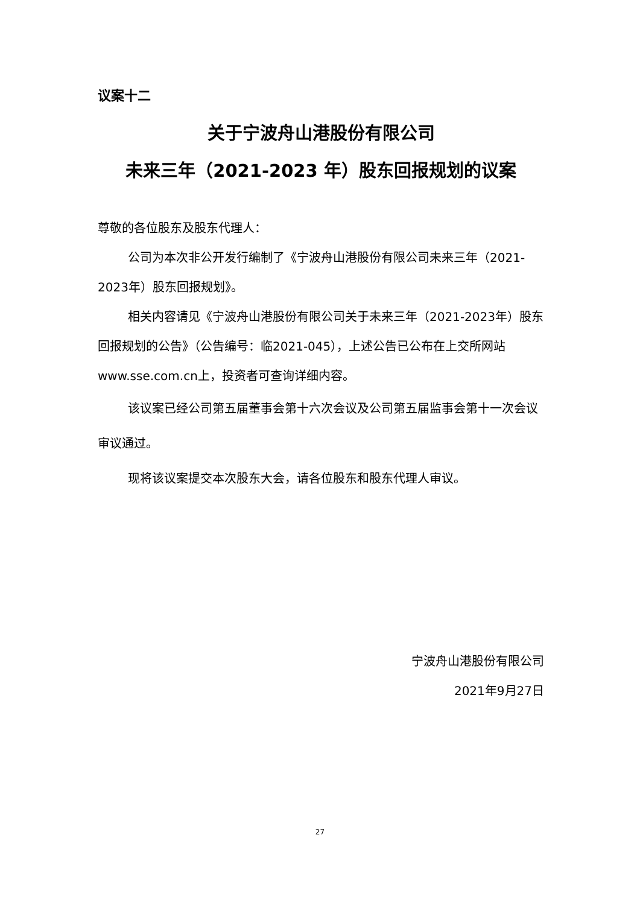议案十二
关于宁波舟山港股份有限公司
未来三年（2021-2023 年）股东回报规划的议案
尊敬的各位股东及股东代理人：
公司为本次非公开发行编制了《宁波舟山港股份有限公司未来三年（2021-2023年）股东回报规划》。
相关内容请见《宁波舟山港股份有限公司关于未来三年（2021-2023年）股东回报规划的公告》（公告编号：临2021-045），上述公告已公布在上交所网站www.sse.com.cn上，投资者可查询详细内容。
该议案已经公司第五届董事会第十六次会议及公司第五届监事会第十一次会议审议通过。
现将该议案提交本次股东大会，请各位股东和股东代理人审议。
宁波舟山港股份有限公司
2021年9月27日
27